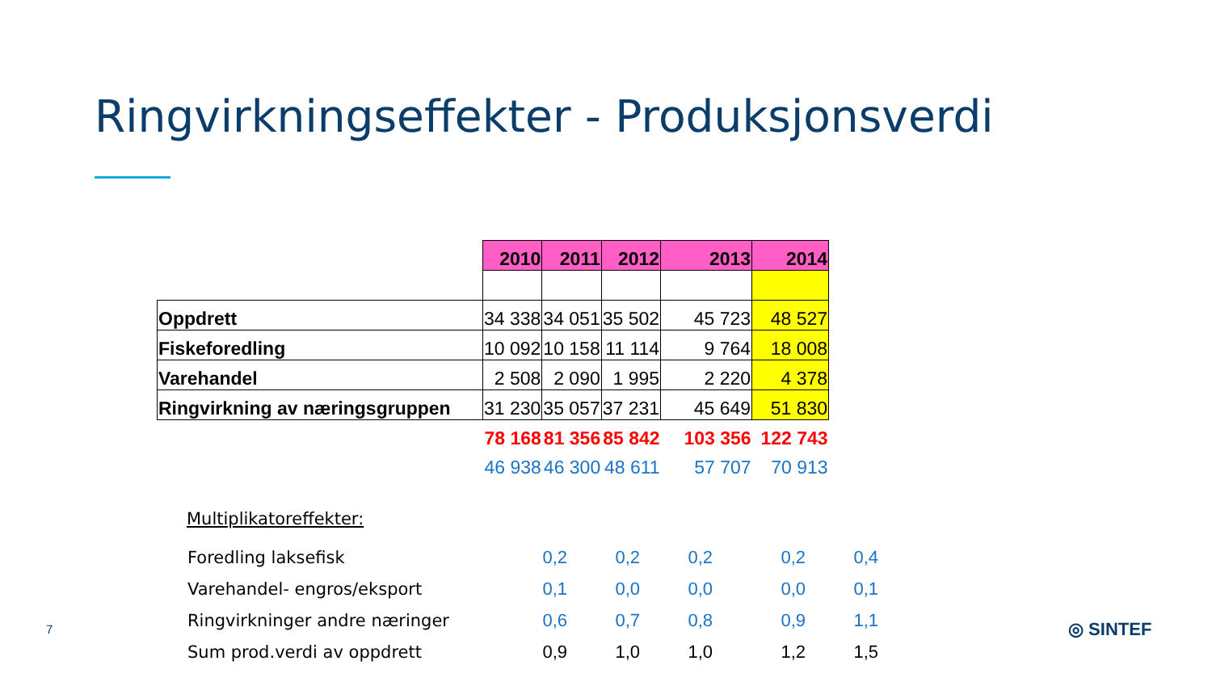Ringvirkningseffekter - Produksjonsverdi
| | 2010 | 2011 | 2012 | 2013 | 2014 |
| Oppdrett | 34 338 | 34 051 | 35 502 | 45 723 | 48 527 |
| Fiskeforedling | 10 092 | 10 158 | 11 114 | 9 764 | 18 008 |
| Varehandel | 2 508 | 2 090 | 1 995 | 2 220 | 4 378 |
| Ringvirkning av næringsgruppen | 31 230 | 35 057 | 37 231 | 45 649 | 51 830 |
| | 78 168 | 81 356 | 85 842 | 103 356 | 122 743 |
| | 46 938 | 46 300 | 48 611 | 57 707 | 70 913 |
Multiplikatoreffekter:
| Foredling laksefisk | 0,2 | 0,2 | 0,2 | 0,2 | 0,4 |
| Varehandel- engros/eksport | 0,1 | 0,0 | 0,0 | 0,0 | 0,1 |
| Ringvirkninger andre næringer | 0,6 | 0,7 | 0,8 | 0,9 | 1,1 |
| Sum prod.verdi av oppdrett | 0,9 | 1,0 | 1,0 | 1,2 | 1,5 |
7 ◎ SINTEF